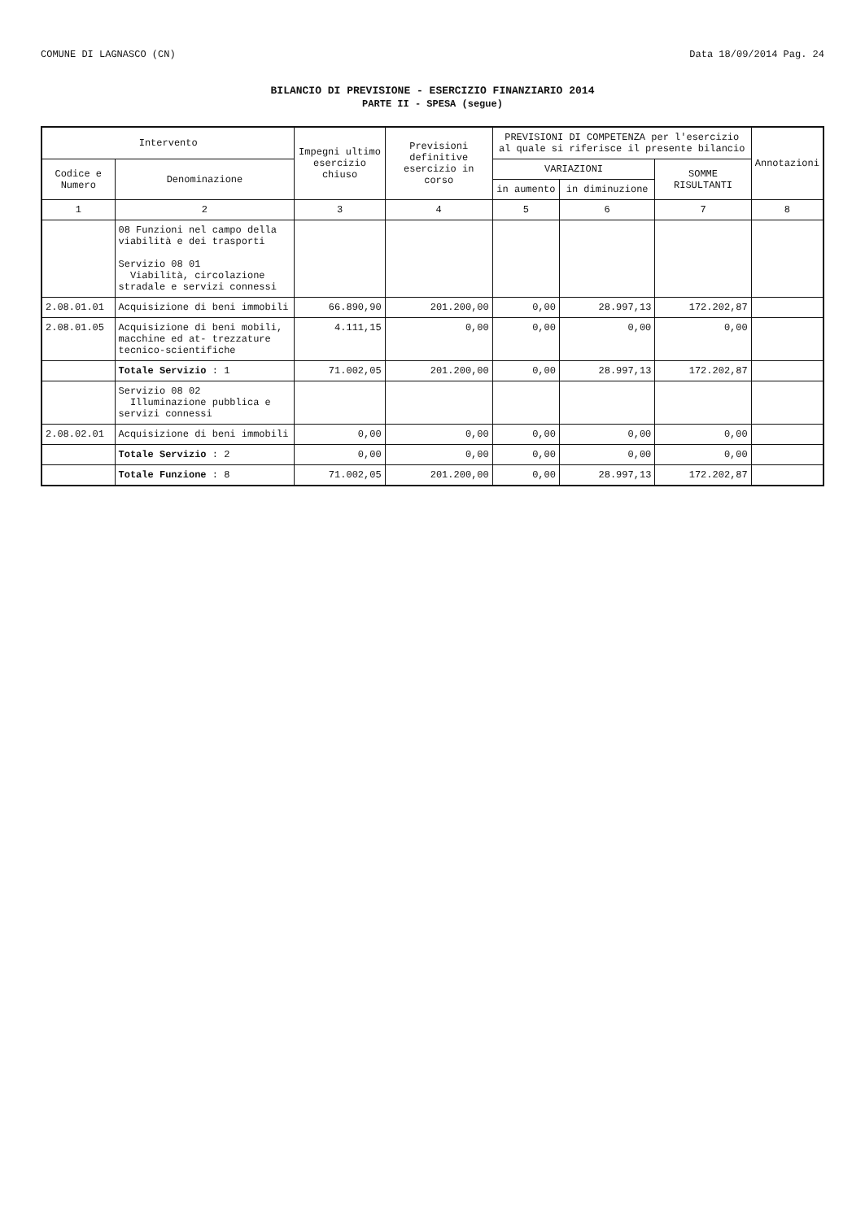COMUNE DI LAGNASCO (CN) Data 18/09/2014 Pag. 24
BILANCIO DI PREVISIONE - ESERCIZIO FINANZIARIO 2014
PARTE II - SPESA (segue)
| Intervento | | Impegni ultimo esercizio chiuso | Previsioni definitive esercizio in corso | PREVISIONI DI COMPETENZA per l'esercizio al quale si riferisce il presente bilancio | | | Annotazioni |
| --- | --- | --- | --- | --- | --- | --- | --- |
| Codice e Numero | Denominazione | | | VARIAZIONI | | SOMME RISULTANTI | |
| | | | | in aumento | in diminuzione | | |
| 1 | 2 | 3 | 4 | 5 | 6 | 7 | 8 |
| | 08 Funzioni nel campo della viabilità e dei trasporti Servizio 08 01 Viabilità, circolazione stradale e servizi connessi | | | | | | |
| 2.08.01.01 | Acquisizione di beni immobili | 66.890,90 | 201.200,00 | 0,00 | 28.997,13 | 172.202,87 | |
| 2.08.01.05 | Acquisizione di beni mobili, macchine ed at- trezzature tecnico-scientifiche | 4.111,15 | 0,00 | 0,00 | 0,00 | 0,00 | |
| | Totale Servizio : 1 | 71.002,05 | 201.200,00 | 0,00 | 28.997,13 | 172.202,87 | |
| | Servizio 08 02 Illuminazione pubblica e servizi connessi | | | | | | |
| 2.08.02.01 | Acquisizione di beni immobili | 0,00 | 0,00 | 0,00 | 0,00 | 0,00 | |
| | Totale Servizio : 2 | 0,00 | 0,00 | 0,00 | 0,00 | 0,00 | |
| | Totale Funzione : 8 | 71.002,05 | 201.200,00 | 0,00 | 28.997,13 | 172.202,87 | |